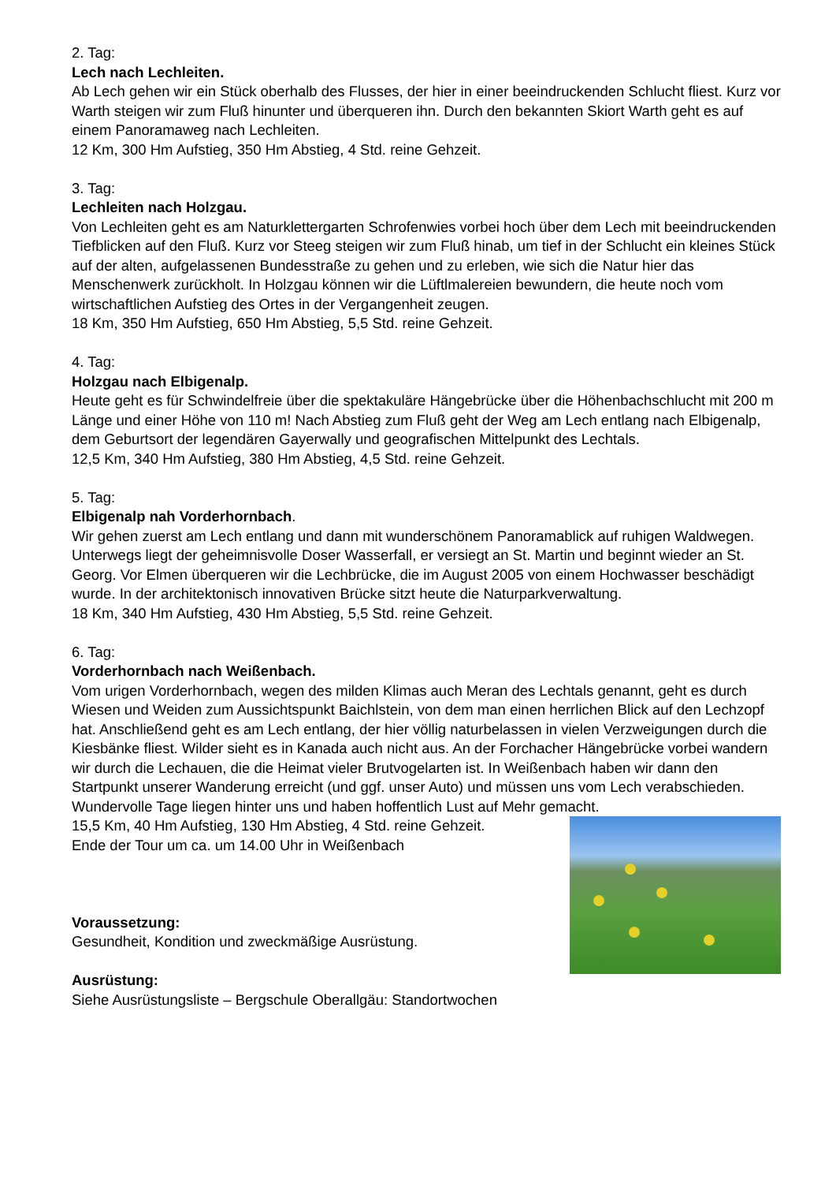2. Tag:
Lech nach Lechleiten.
Ab Lech gehen wir ein Stück oberhalb des Flusses, der hier in einer beeindruckenden Schlucht fliest. Kurz vor Warth steigen wir zum Fluß hinunter und überqueren ihn. Durch den bekannten Skiort Warth geht es auf einem Panoramaweg nach Lechleiten.
12 Km, 300 Hm Aufstieg, 350 Hm Abstieg, 4 Std. reine Gehzeit.
3. Tag:
Lechleiten nach Holzgau.
Von Lechleiten geht es am Naturklettergarten Schrofenwies vorbei hoch über dem Lech mit beeindruckenden Tiefblicken auf den Fluß. Kurz vor Steeg steigen wir zum Fluß hinab, um tief in der Schlucht ein kleines Stück auf der alten, aufgelassenen Bundesstraße zu gehen und zu erleben, wie sich die Natur hier das Menschenwerk zurückholt. In Holzgau können wir die Lüftlmalereien bewundern, die heute noch vom wirtschaftlichen Aufstieg des Ortes in der Vergangenheit zeugen.
18 Km, 350 Hm Aufstieg, 650 Hm Abstieg, 5,5 Std. reine Gehzeit.
4. Tag:
Holzgau nach Elbigenalp.
Heute geht es für Schwindelfreie über die spektakuläre Hängebrücke über die Höhenbachschlucht mit 200 m Länge und einer Höhe von 110 m! Nach Abstieg zum Fluß geht der Weg am Lech entlang nach Elbigenalp, dem Geburtsort der legendären Gayerwally und geografischen Mittelpunkt des Lechtals.
12,5 Km, 340 Hm Aufstieg, 380 Hm Abstieg, 4,5 Std. reine Gehzeit.
5. Tag:
Elbigenalp nah Vorderhornbach.
Wir gehen zuerst am Lech entlang und dann mit wunderschönem Panoramablick auf ruhigen Waldwegen. Unterwegs liegt der geheimnisvolle Doser Wasserfall, er versiegt an St. Martin und beginnt wieder an St. Georg. Vor Elmen überqueren wir die Lechbrücke, die im August 2005 von einem Hochwasser beschädigt wurde. In der architektonisch innovativen Brücke sitzt heute die Naturparkverwaltung.
18 Km, 340 Hm Aufstieg, 430 Hm Abstieg, 5,5 Std. reine Gehzeit.
6. Tag:
Vorderhornbach nach Weißenbach.
Vom urigen Vorderhornbach, wegen des milden Klimas auch Meran des Lechtals genannt, geht es durch Wiesen und Weiden zum Aussichtspunkt Baichlstein, von dem man einen herrlichen Blick auf den Lechzopf hat. Anschließend geht es am Lech entlang, der hier völlig naturbelassen in vielen Verzweigungen durch die Kiesbänke fliest. Wilder sieht es in Kanada auch nicht aus. An der Forchacher Hängebrücke vorbei wandern wir durch die Lechauen, die die Heimat vieler Brutvogelarten ist. In Weißenbach haben wir dann den Startpunkt unserer Wanderung erreicht (und ggf. unser Auto) und müssen uns vom Lech verabschieden. Wundervolle Tage liegen hinter uns und haben hoffentlich Lust auf Mehr gemacht.
15,5 Km, 40 Hm Aufstieg, 130 Hm Abstieg, 4 Std. reine Gehzeit.
Ende der Tour um ca. um 14.00 Uhr in Weißenbach
Voraussetzung:
Gesundheit, Kondition und zweckmäßige Ausrüstung.
Ausrüstung:
Siehe Ausrüstungsliste – Bergschule Oberallgäu: Standortwochen